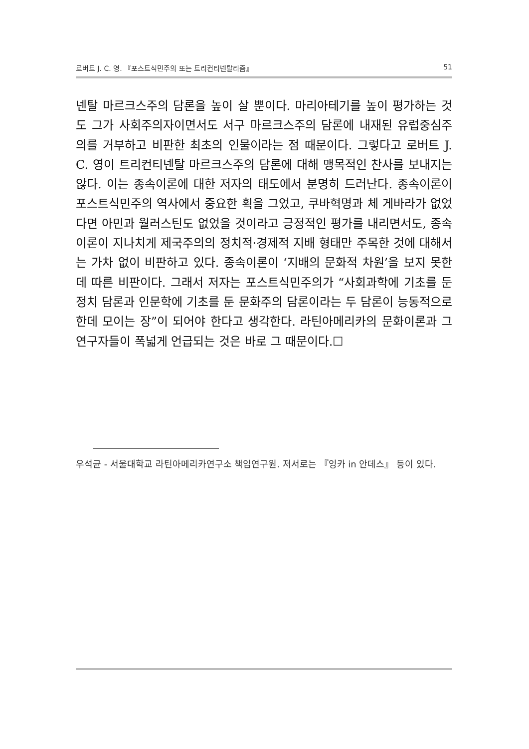로버트 J. C. 영. 『포스트식민주의 또는 트리컨티넨탈리즘』 51
넨탈 마르크스주의 담론을 높이 살 뿐이다. 마리아테기를 높이 평가하는 것도 그가 사회주의자이면서도 서구 마르크스주의 담론에 내재된 유럽중심주의를 거부하고 비판한 최초의 인물이라는 점 때문이다. 그렇다고 로버트 J. C. 영이 트리컨티넨탈 마르크스주의 담론에 대해 맹목적인 찬사를 보내지는 않다. 이는 종속이론에 대한 저자의 태도에서 분명히 드러난다. 종속이론이 포스트식민주의 역사에서 중요한 획을 그었고, 쿠바혁명과 체 게바라가 없었다면 아민과 월러스틴도 없었을 것이라고 긍정적인 평가를 내리면서도, 종속이론이 지나치게 제국주의의 정치적·경제적 지배 형태만 주목한 것에 대해서는 가차 없이 비판하고 있다. 종속이론이 ‘지배의 문화적 차원’을 보지 못한 데 따른 비판이다. 그래서 저자는 포스트식민주의가 “사회과학에 기초를 둔 정치 담론과 인문학에 기초를 둔 문화주의 담론이라는 두 담론이 능동적으로 한데 모이는 장”이 되어야 한다고 생각한다. 라틴아메리카의 문화이론과 그 연구자들이 폭넓게 언급되는 것은 바로 그 때문이다.☐
우석균 - 서울대학교 라틴아메리카연구소 책임연구원. 저서로는 『잉카 in 안데스』 등이 있다.